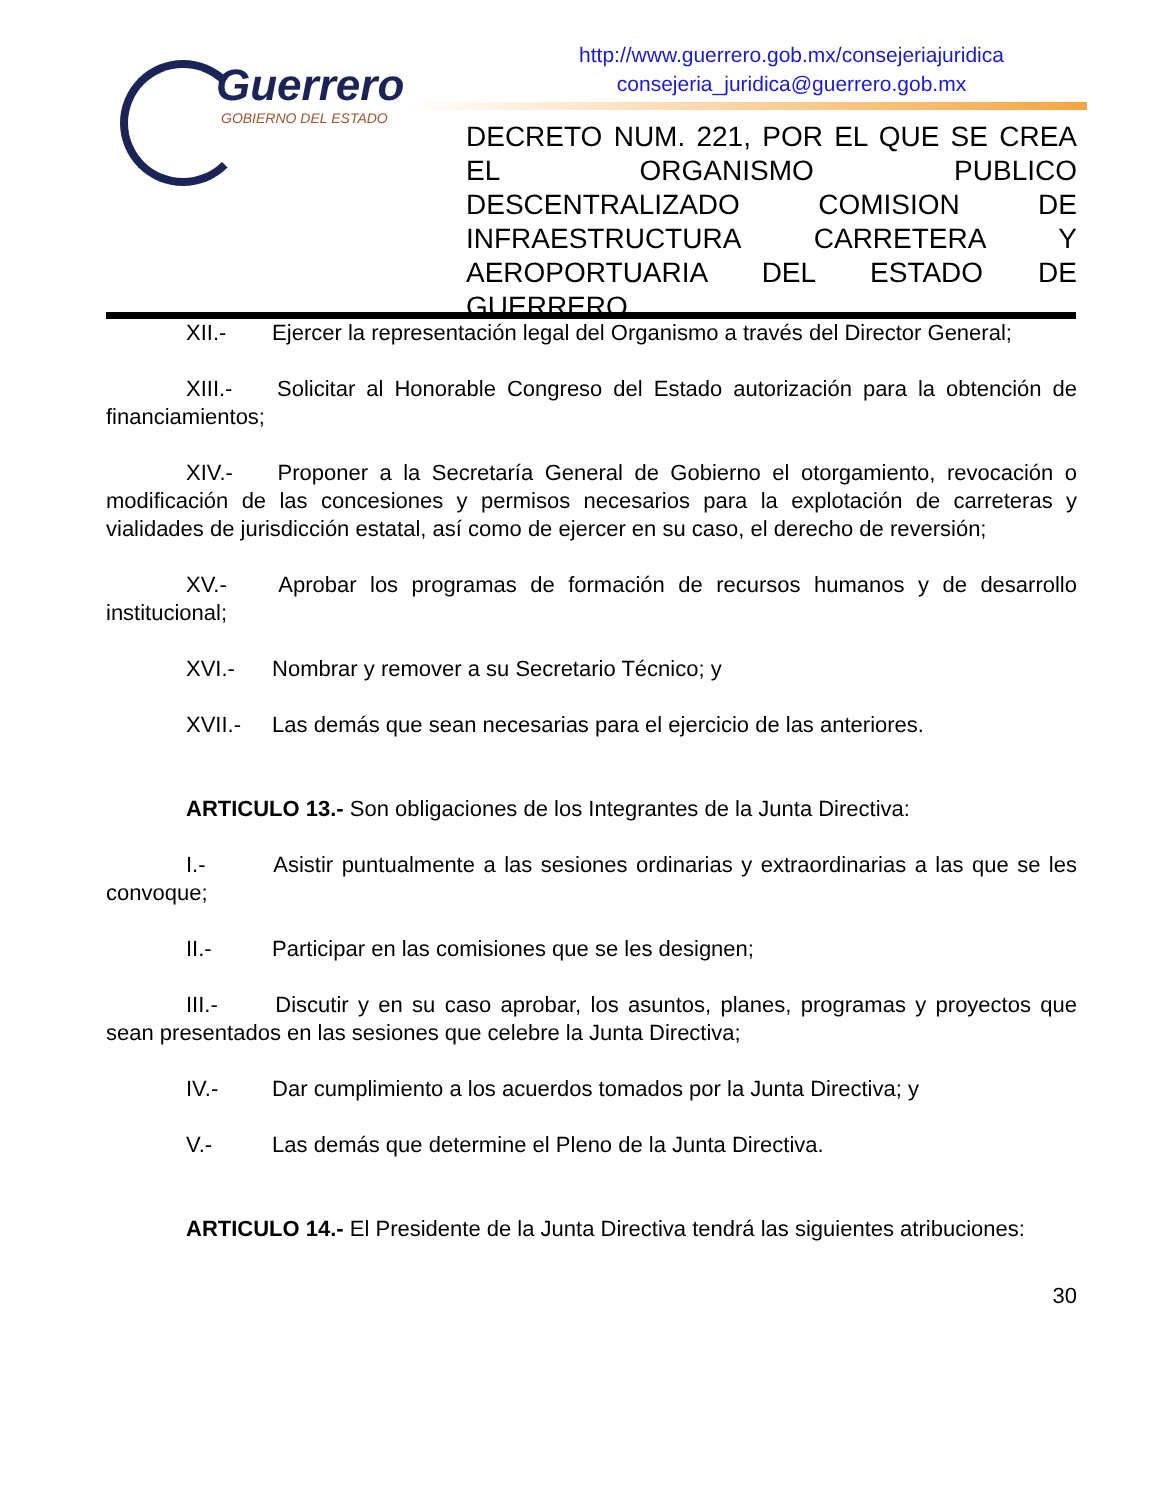Guerrero
GOBIERNO DEL ESTADO
http://www.guerrero.gob.mx/consejeriajuridica
consejeria_juridica@guerrero.gob.mx
DECRETO NUM. 221, POR EL QUE SE CREA EL ORGANISMO PUBLICO DESCENTRALIZADO COMISION DE INFRAESTRUCTURA CARRETERA Y AEROPORTUARIA DEL ESTADO DE
GUERRERO
XII.- Ejercer la representación legal del Organismo a través del Director General;
XIII.- Solicitar al Honorable Congreso del Estado autorización para la obtención de financiamientos;
XIV.- Proponer a la Secretaría General de Gobierno el otorgamiento, revocación o modificación de las concesiones y permisos necesarios para la explotación de carreteras y vialidades de jurisdicción estatal, así como de ejercer en su caso, el derecho de reversión;
XV.- Aprobar los programas de formación de recursos humanos y de desarrollo institucional;
XVI.- Nombrar y remover a su Secretario Técnico; y
XVII.- Las demás que sean necesarias para el ejercicio de las anteriores.
ARTICULO 13.- Son obligaciones de los Integrantes de la Junta Directiva:
I.- Asistir puntualmente a las sesiones ordinarias y extraordinarias a las que se les convoque;
II.- Participar en las comisiones que se les designen;
III.- Discutir y en su caso aprobar, los asuntos, planes, programas y proyectos que sean presentados en las sesiones que celebre la Junta Directiva;
IV.- Dar cumplimiento a los acuerdos tomados por la Junta Directiva; y
V.- Las demás que determine el Pleno de la Junta Directiva.
ARTICULO 14.- El Presidente de la Junta Directiva tendrá las siguientes atribuciones:
30